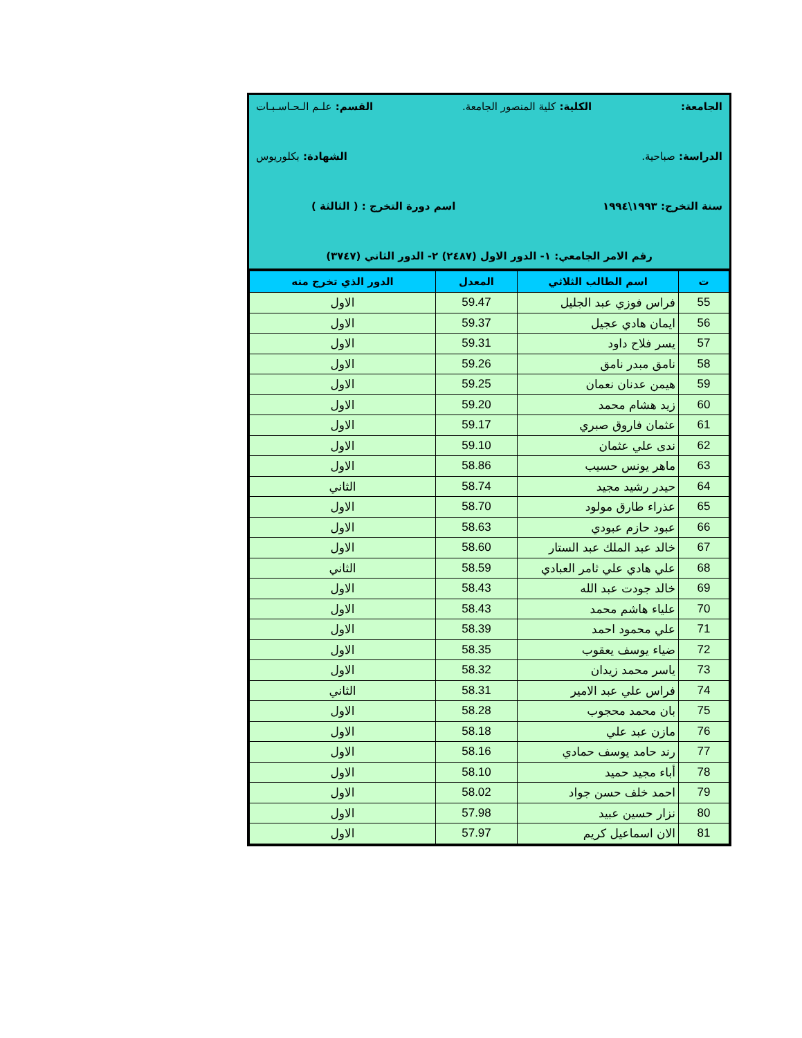الجامعة: الكلية: كلية المنصور الجامعة. القسم: علـم الـحـاسـبـات
الدراسة: صباحية. الشهادة: بكلوريوس
سنة التخرج: ١٩٩٣\١٩٩٤ اسم دورة التخرج : ( الثالثة )
رقم الامر الجامعي: ١- الدور الاول (٢٤٨٧) ٢- الدور الثاني (٣٧٤٧)
| ت | اسم الطالب الثلاثي | المعدل | الدور الذي تخرج منه |
| --- | --- | --- | --- |
| 55 | فراس فوزي عبد الجليل | 59.47 | الاول |
| 56 | ايمان هادي عجيل | 59.37 | الاول |
| 57 | يسر فلاح داود | 59.31 | الاول |
| 58 | نامق مبدر نامق | 59.26 | الاول |
| 59 | هيمن عدنان نعمان | 59.25 | الاول |
| 60 | زيد هشام محمد | 59.20 | الاول |
| 61 | عثمان فاروق صبري | 59.17 | الاول |
| 62 | ندى علي عثمان | 59.10 | الاول |
| 63 | ماهر يونس حسيب | 58.86 | الاول |
| 64 | حيدر رشيد مجيد | 58.74 | الثاني |
| 65 | عذراء طارق مولود | 58.70 | الاول |
| 66 | عبود حازم عبودي | 58.63 | الاول |
| 67 | خالد عبد الملك عبد الستار | 58.60 | الاول |
| 68 | علي هادي علي ثامر العبادي | 58.59 | الثاني |
| 69 | خالد جودت عبد الله | 58.43 | الاول |
| 70 | علياء هاشم محمد | 58.43 | الاول |
| 71 | علي محمود احمد | 58.39 | الاول |
| 72 | ضياء يوسف يعقوب | 58.35 | الاول |
| 73 | ياسر محمد زيدان | 58.32 | الاول |
| 74 | فراس علي عبد الامير | 58.31 | الثاني |
| 75 | بان محمد محجوب | 58.28 | الاول |
| 76 | مازن عبد علي | 58.18 | الاول |
| 77 | رند حامد يوسف حمادي | 58.16 | الاول |
| 78 | أباء مجيد حميد | 58.10 | الاول |
| 79 | احمد خلف حسن جواد | 58.02 | الاول |
| 80 | نزار حسين عبيد | 57.98 | الاول |
| 81 | الان اسماعيل كريم | 57.97 | الاول |